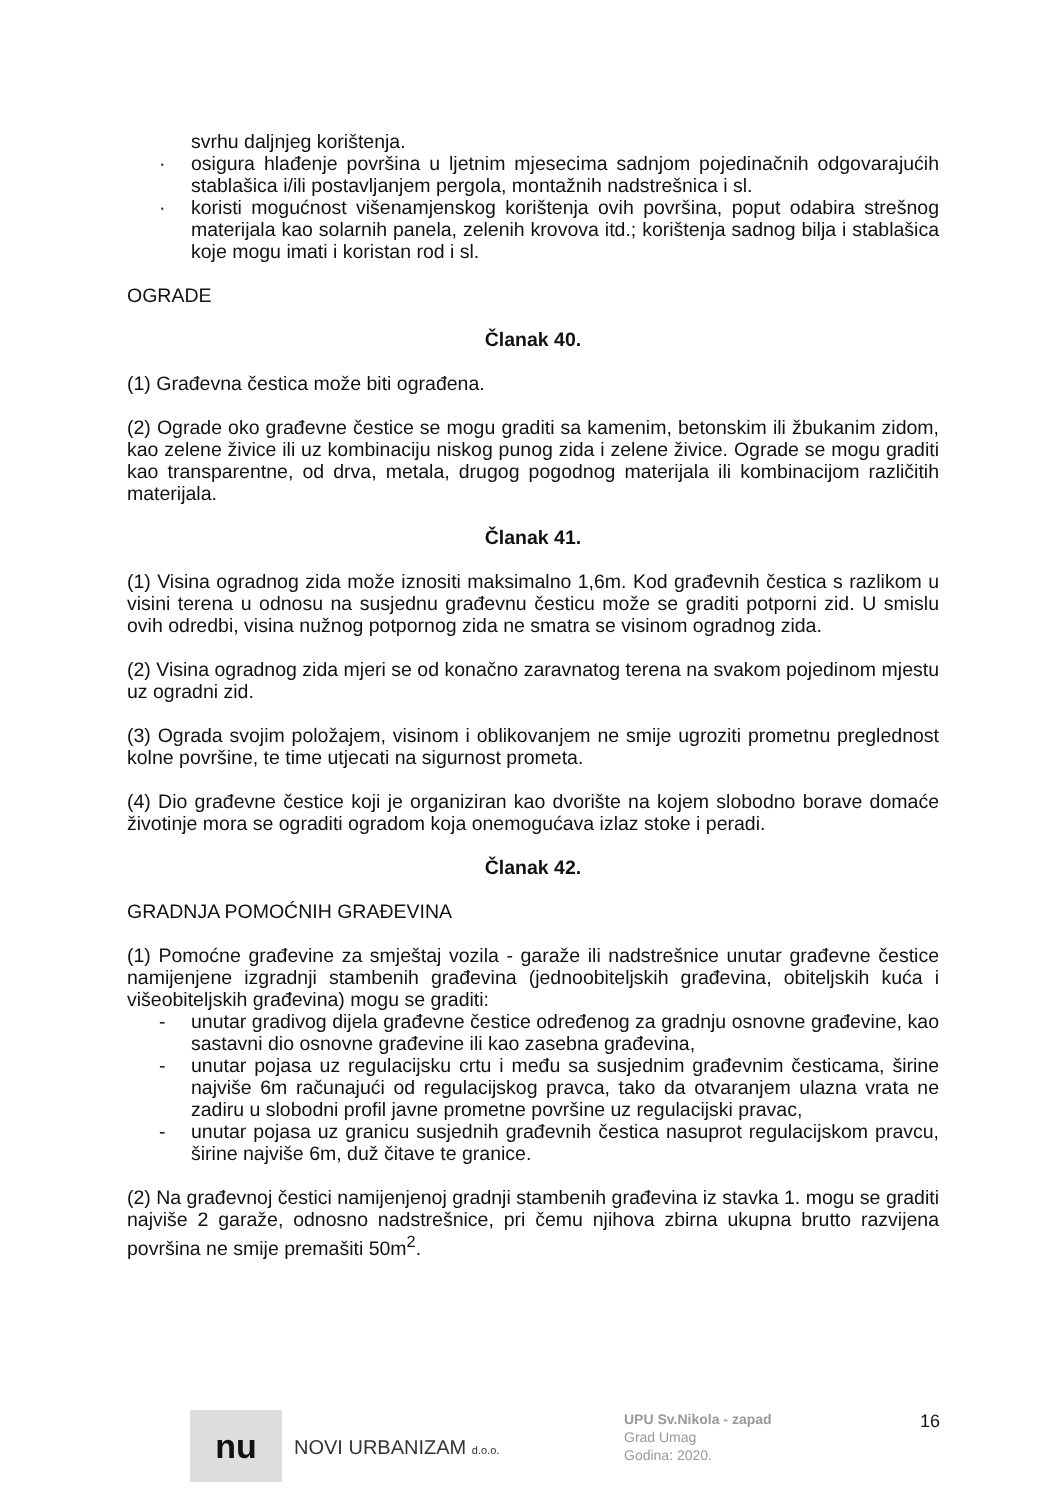svrhu daljnjeg korištenja.
· osigura hlađenje površina u ljetnim mjesecima sadnjom pojedinačnih odgovarajućih stablašica i/ili postavljanjem pergola, montažnih nadstrešnica i sl.
· koristi mogućnost višenamjenskog korištenja ovih površina, poput odabira strešnog materijala kao solarnih panela, zelenih krovova itd.; korištenja sadnog bilja i stablašica koje mogu imati i koristan rod i sl.
OGRADE
Članak 40.
(1) Građevna čestica može biti ograđena.
(2) Ograde oko građevne čestice se mogu graditi sa kamenim, betonskim ili žbukanim zidom, kao zelene živice ili uz kombinaciju niskog punog zida i zelene živice. Ograde se mogu graditi kao transparentne, od drva, metala, drugog pogodnog materijala ili kombinacijom različitih materijala.
Članak 41.
(1) Visina ogradnog zida može iznositi maksimalno 1,6m. Kod građevnih čestica s razlikom u visini terena u odnosu na susjednu građevnu česticu može se graditi potporni zid. U smislu ovih odredbi, visina nužnog potpornog zida ne smatra se visinom ogradnog zida.
(2) Visina ogradnog zida mjeri se od konačno zaravnatog terena na svakom pojedinom mjestu uz ogradni zid.
(3) Ograda svojim položajem, visinom i oblikovanjem ne smije ugroziti prometnu preglednost kolne površine, te time utjecati na sigurnost prometa.
(4) Dio građevne čestice koji je organiziran kao dvorište na kojem slobodno borave domaće životinje mora se ograditi ogradom koja onemogućava izlaz stoke i peradi.
Članak 42.
GRADNJA POMOĆNIH GRAĐEVINA
(1) Pomoćne građevine za smještaj vozila - garaže ili nadstrešnice unutar građevne čestice namijenjene izgradnji stambenih građevina (jednoobiteljskih građevina, obiteljskih kuća i višeobiteljskih građevina) mogu se graditi:
- unutar gradivog dijela građevne čestice određenog za gradnju osnovne građevine, kao sastavni dio osnovne građevine ili kao zasebna građevina,
- unutar pojasa uz regulacijsku crtu i među sa susjednim građevnim česticama, širine najviše 6m računajući od regulacijskog pravca, tako da otvaranjem ulazna vrata ne zadiru u slobodni profil javne prometne površine uz regulacijski pravac,
- unutar pojasa uz granicu susjednih građevnih čestica nasuprot regulacijskom pravcu, širine najviše 6m, duž čitave te granice.
(2) Na građevnoj čestici namijenjenoj gradnji stambenih građevina iz stavka 1. mogu se graditi najviše 2 garaže, odnosno nadstrešnice, pri čemu njihova zbirna ukupna brutto razvijena površina ne smije premašiti 50m<sup>2</sup>.
nu
NOVI URBANIZAM d.o.o.
UPU Sv.Nikola - zapad
Grad Umag
Godina: 2020.
16